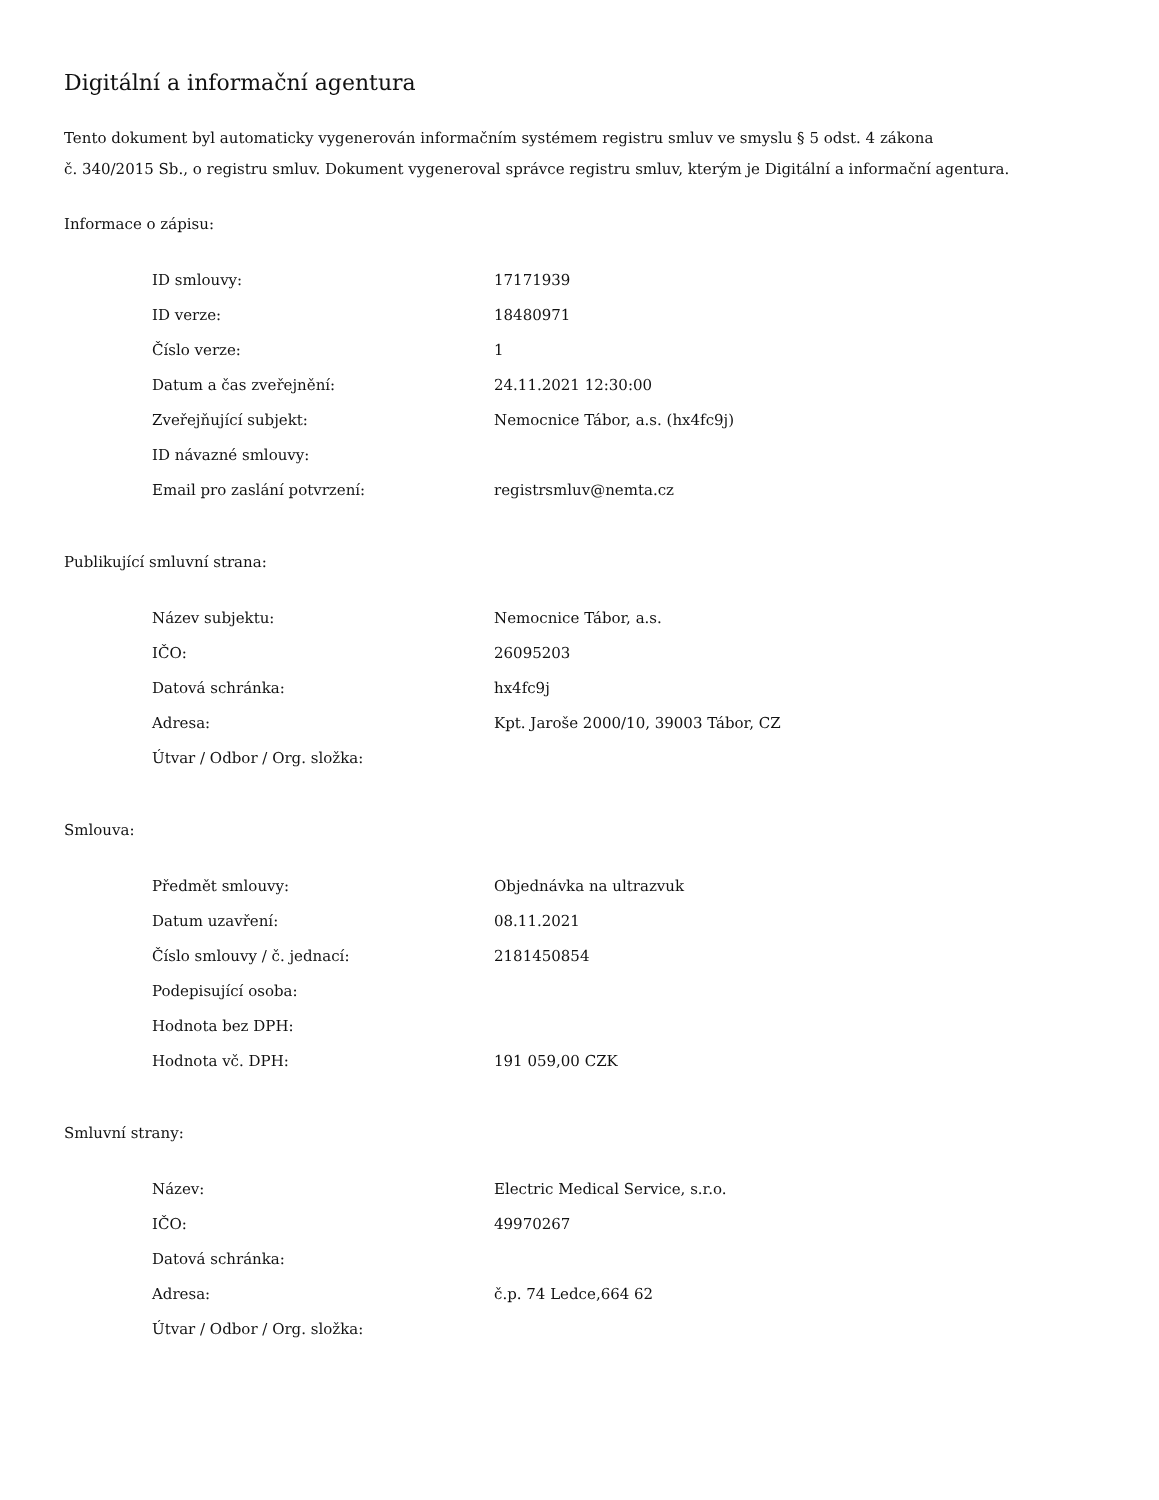Digitální a informační agentura
Tento dokument byl automaticky vygenerován informačním systémem registru smluv ve smyslu § 5 odst. 4 zákona
č. 340/2015 Sb., o registru smluv. Dokument vygeneroval správce registru smluv, kterým je Digitální a informační agentura.
Informace o zápisu:
| ID smlouvy: | 17171939 |
| ID verze: | 18480971 |
| Číslo verze: | 1 |
| Datum a čas zveřejnění: | 24.11.2021 12:30:00 |
| Zveřejňující subjekt: | Nemocnice Tábor, a.s. (hx4fc9j) |
| ID návazné smlouvy: | |
| Email pro zaslání potvrzení: | registrsmluv@nemta.cz |
Publikující smluvní strana:
| Název subjektu: | Nemocnice Tábor, a.s. |
| IČO: | 26095203 |
| Datová schránka: | hx4fc9j |
| Adresa: | Kpt. Jaroše 2000/10, 39003 Tábor, CZ |
| Útvar / Odbor / Org. složka: | |
Smlouva:
| Předmět smlouvy: | Objednávka na ultrazvuk |
| Datum uzavření: | 08.11.2021 |
| Číslo smlouvy / č. jednací: | 2181450854 |
| Podepisující osoba: | |
| Hodnota bez DPH: | |
| Hodnota vč. DPH: | 191 059,00 CZK |
Smluvní strany:
| Název: | Electric Medical Service, s.r.o. |
| IČO: | 49970267 |
| Datová schránka: | |
| Adresa: | č.p. 74 Ledce,664 62 |
| Útvar / Odbor / Org. složka: | |